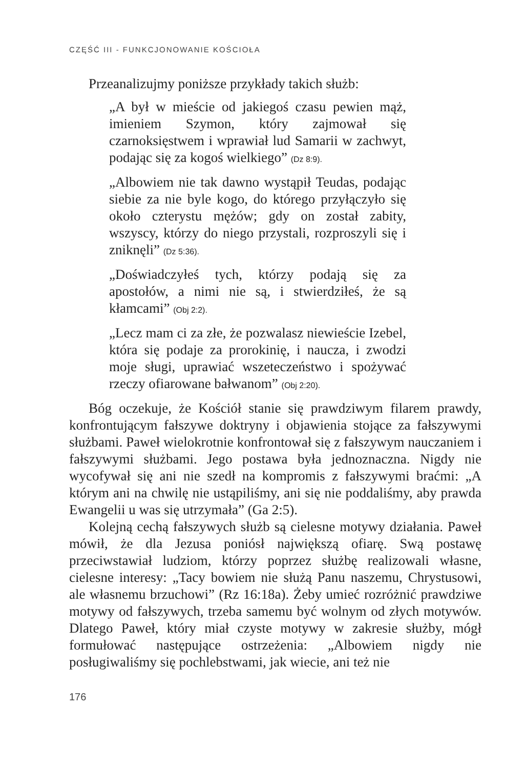CZĘŚĆ III - FUNKCJONOWANIE KOŚCIOŁA
Przeanalizujmy poniższe przykłady takich służb:
„A był w mieście od jakiegoś czasu pewien mąż, imieniem Szymon, który zajmował się czarnoksięstwem i wprawiał lud Samarii w zachwyt, podając się za kogoś wielkiego” (Dz 8:9).
„Albowiem nie tak dawno wystąpił Teudas, podając siebie za nie byle kogo, do którego przyłączyło się około czterystu mężów; gdy on został zabity, wszyscy, którzy do niego przystali, rozproszyli się i zniknęli” (Dz 5:36).
„Doświadczyłeś tych, którzy podają się za apostołów, a nimi nie są, i stwierdziłeś, że są kłamcami” (Obj 2:2).
„Lecz mam ci za złe, że pozwalasz niewieście Izebel, która się podaje za prorokinię, i naucza, i zwodzi moje sługi, uprawiać wszeteczeństwo i spożywać rzeczy ofiarowane bałwanom” (Obj 2:20).
Bóg oczekuje, że Kościół stanie się prawdziwym filarem prawdy, konfrontującym fałszywe doktryny i objawienia stojące za fałszywymi służbami. Paweł wielokrotnie konfrontował się z fałszywym nauczaniem i fałszywymi służbami. Jego postawa była jednoznaczna. Nigdy nie wycofywał się ani nie szedł na kompromis z fałszywymi braćmi: „A którym ani na chwilę nie ustąpiliśmy, ani się nie poddaliśmy, aby prawda Ewangelii u was się utrzymała” (Ga 2:5).
Kolejną cechą fałszywych służb są cielesne motywy działania. Paweł mówił, że dla Jezusa poniósł największą ofiarę. Swą postawę przeciwstawiał ludziom, którzy poprzez służbę realizowali własne, cielesne interesy: „Tacy bowiem nie służą Panu naszemu, Chrystusowi, ale własnemu brzuchowi” (Rz 16:18a). Żeby umieć rozróżnić prawdziwe motywy od fałszywych, trzeba samemu być wolnym od złych motywów. Dlatego Paweł, który miał czyste motywy w zakresie służby, mógł formułować następujące ostrzeżenia: „Albowiem nigdy nie posługiwaliśmy się pochlebstwami, jak wiecie, ani też nie
176